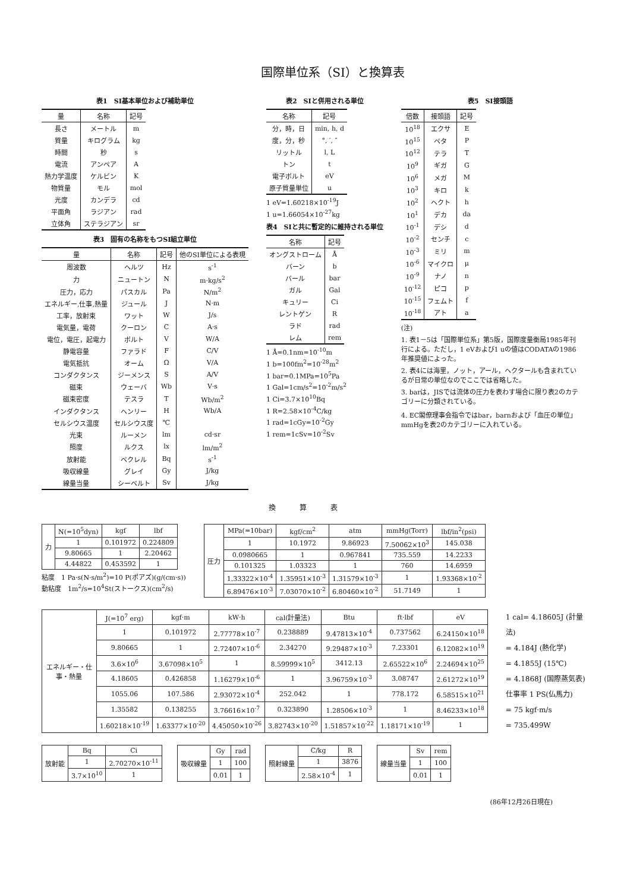国際単位系（SI）と換算表
表1　SI基本単位および補助単位
| 量 | 名称 | 記号 |
| --- | --- | --- |
| 長さ | メートル | m |
| 質量 | キログラム | kg |
| 時間 | 秒 | s |
| 電流 | アンペア | A |
| 熱力学温度 | ケルビン | K |
| 物質量 | モル | mol |
| 光度 | カンデラ | cd |
| 平面角 | ラジアン | rad |
| 立体角 | ステラジアン | sr |
表3　固有の名称をもつSI組立単位
| 量 | 名称 | 記号 | 他のSI単位による表現 |
| --- | --- | --- | --- |
| 周波数 | ヘルツ | Hz | s<sup>-1</sup> |
| 力 | ニュートン | N | m·kg/s<sup>2</sup> |
| 圧力，応力 | パスカル | Pa | N/m<sup>2</sup> |
| エネルギー,仕事,熱量 | ジュール | J | N·m |
| 工率，放射束 | ワット | W | J/s |
| 電気量，電荷 | クーロン | C | A·s |
| 電位，電圧，起電力 | ボルト | V | W/A |
| 静電容量 | ファラド | F | C/V |
| 電気抵抗 | オーム | Ω | V/A |
| コンダクタンス | ジーメンス | S | A/V |
| 磁束 | ウェーバ | Wb | V·s |
| 磁束密度 | テスラ | T | Wb/m<sup>2</sup> |
| インダクタンス | ヘンリー | H | Wb/A |
| セルシウス温度 | セルシウス度 | ℃ | |
| 光束 | ルーメン | lm | cd·sr |
| 照度 | ルクス | lx | lm/m<sup>2</sup> |
| 放射能 | ベクレル | Bq | s<sup>-1</sup> |
| 吸収線量 | グレイ | Gy | J/kg |
| 線量当量 | シーベルト | Sv | J/kg |
表2　SIと併用される単位
| 名称 | 記号 |
| --- | --- |
| 分，時，日 | min, h, d |
| 度，分，秒 | °, ′, ″ |
| リットル | l, L |
| トン | t |
| 電子ボルト | eV |
| 原子質量単位 | u |
1 eV=1.60218×10<sup>-19</sup>J
1 u=1.66054×10<sup>-27</sup>kg
表4　SIと共に暫定的に維持される単位
| 名称 | 記号 |
| --- | --- |
| オングストローム | Å |
| バーン | b |
| バール | bar |
| ガル | Gal |
| キュリー | Ci |
| レントゲン | R |
| ラド | rad |
| レム | rem |
1 Å=0.1nm=10<sup>-10</sup>m
1 b=100fm<sup>2</sup>=10<sup>-28</sup>m<sup>2</sup>
1 bar=0.1MPa=10<sup>5</sup>Pa
1 Gal=1cm/s<sup>2</sup>=10<sup>-2</sup>m/s<sup>2</sup>
1 Ci=3.7×10<sup>10</sup>Bq
1 R=2.58×10<sup>-4</sup>C/kg
1 rad=1cGy=10<sup>-2</sup>Gy
1 rem=1cSv=10<sup>-2</sup>Sv
表5　SI接頭語
| 倍数 | 接頭語 | 記号 |
| --- | --- | --- |
| 10<sup>18</sup> | エクサ | E |
| 10<sup>15</sup> | ペタ | P |
| 10<sup>12</sup> | テラ | T |
| 10<sup>9</sup> | ギガ | G |
| 10<sup>6</sup> | メガ | M |
| 10<sup>3</sup> | キロ | k |
| 10<sup>2</sup> | ヘクト | h |
| 10<sup>1</sup> | デカ | da |
| 10<sup>-1</sup> | デシ | d |
| 10<sup>-2</sup> | センチ | c |
| 10<sup>-3</sup> | ミリ | m |
| 10<sup>-6</sup> | マイクロ | μ |
| 10<sup>-9</sup> | ナノ | n |
| 10<sup>-12</sup> | ピコ | p |
| 10<sup>-15</sup> | フェムト | f |
| 10<sup>-18</sup> | アト | a |
(注)
1. 表1－5は「国際単位系」第5版，国際度量衡局1985年刊行による。ただし，1 eVおよび1 uの値はCODATAの1986年推奨値によった。
2. 表4には海里，ノット，アール，ヘクタールも含まれているが日常の単位なのでここでは省略した。
3. barは，JISでは流体の圧力を表わす場合に限り表2のカテゴリーに分類されている。
4. EC閣僚理事会指令ではbar，barnおよび「血圧の単位」mmHgを表2のカテゴリーに入れている。
換算表
| 力 | N(=10<sup>5</sup>dyn) | kgf | lbf |
| --- | --- | --- | --- |
| | 1 | 0.101972 | 0.224809 |
| | 9.80665 | 1 | 2.20462 |
| | 4.44822 | 0.453592 | 1 |
粘度　1 Pa·s(N·s/m<sup>2</sup>)=10 P(ポアズ)(g/(cm·s))
動粘度　1m<sup>2</sup>/s=10<sup>4</sup>St(ストークス)(cm<sup>2</sup>/s)
| 圧力 | MPa(=10bar) | kgf/cm<sup>2</sup> | atm | mmHg(Torr) | lbf/in<sup>2</sup>(psi) |
| --- | --- | --- | --- | --- | --- |
| | 1 | 10.1972 | 9.86923 | 7.50062×10<sup>3</sup> | 145.038 |
| | 0.0980665 | 1 | 0.967841 | 735.559 | 14.2233 |
| | 0.101325 | 1.03323 | 1 | 760 | 14.6959 |
| | 1.33322×10<sup>-4</sup> | 1.35951×10<sup>-3</sup> | 1.31579×10<sup>-3</sup> | 1 | 1.93368×10<sup>-2</sup> |
| | 6.89476×10<sup>-3</sup> | 7.03070×10<sup>-2</sup> | 6.80460×10<sup>-2</sup> | 51.7149 | 1 |
| エネルギー・仕事・熱量 | J(=10<sup>7</sup> erg) | kgf·m | kW·h | cal(計量法) | Btu | ft·lbf | eV |
| --- | --- | --- | --- | --- | --- | --- | --- |
| | 1 | 0.101972 | 2.77778×10<sup>-7</sup> | 0.238889 | 9.47813×10<sup>-4</sup> | 0.737562 | 6.24150×10<sup>18</sup> |
| | 9.80665 | 1 | 2.72407×10<sup>-6</sup> | 2.34270 | 9.29487×10<sup>-3</sup> | 7.23301 | 6.12082×10<sup>19</sup> |
| | 3.6×10<sup>6</sup> | 3.67098×10<sup>5</sup> | 1 | 8.59999×10<sup>5</sup> | 3412.13 | 2.65522×10<sup>6</sup> | 2.24694×10<sup>25</sup> |
| | 4.18605 | 0.426858 | 1.16279×10<sup>-6</sup> | 1 | 3.96759×10<sup>-3</sup> | 3.08747 | 2.61272×10<sup>19</sup> |
| | 1055.06 | 107.586 | 2.93072×10<sup>-4</sup> | 252.042 | 1 | 778.172 | 6.58515×10<sup>21</sup> |
| | 1.35582 | 0.138255 | 3.76616×10<sup>-7</sup> | 0.323890 | 1.28506×10<sup>-3</sup> | 1 | 8.46233×10<sup>18</sup> |
| | 1.60218×10<sup>-19</sup> | 1.63377×10<sup>-20</sup> | 4.45050×10<sup>-26</sup> | 3.82743×10<sup>-20</sup> | 1.51857×10<sup>-22</sup> | 1.18171×10<sup>-19</sup> | 1 |
1 cal= 4.18605J (計量法)
= 4.184J (熱化学)
= 4.1855J (15℃)
= 4.1868J (国際蒸気表)
仕事率 1 PS(仏馬力)
= 75 kgf·m/s
= 735.499W
| 放射能 | Bq | Ci |
| --- | --- | --- |
| | 1 | 2.70270×10<sup>-11</sup> |
| | 3.7×10<sup>10</sup> | 1 |
| 吸収線量 | Gy | rad |
| --- | --- | --- |
| | 1 | 100 |
| | 0.01 | 1 |
| 照射線量 | C/kg | R |
| --- | --- | --- |
| | 1 | 3876 |
| | 2.58×10<sup>-4</sup> | 1 |
| 線量当量 | Sv | rem |
| --- | --- | --- |
| | 1 | 100 |
| | 0.01 | 1 |
(86年12月26日現在)